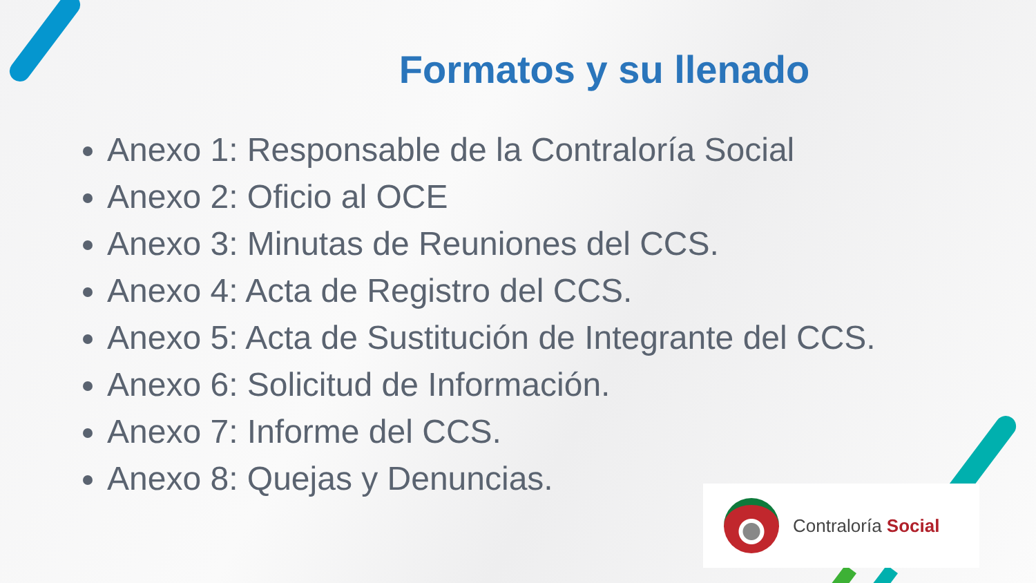Formatos y su llenado
Anexo 1: Responsable de la Contraloría Social
Anexo 2: Oficio al OCE
Anexo 3: Minutas de Reuniones del CCS.
Anexo 4: Acta de Registro del CCS.
Anexo 5: Acta de Sustitución de Integrante del CCS.
Anexo 6: Solicitud de Información.
Anexo 7: Informe del CCS.
Anexo 8: Quejas y Denuncias.
Contraloría Social